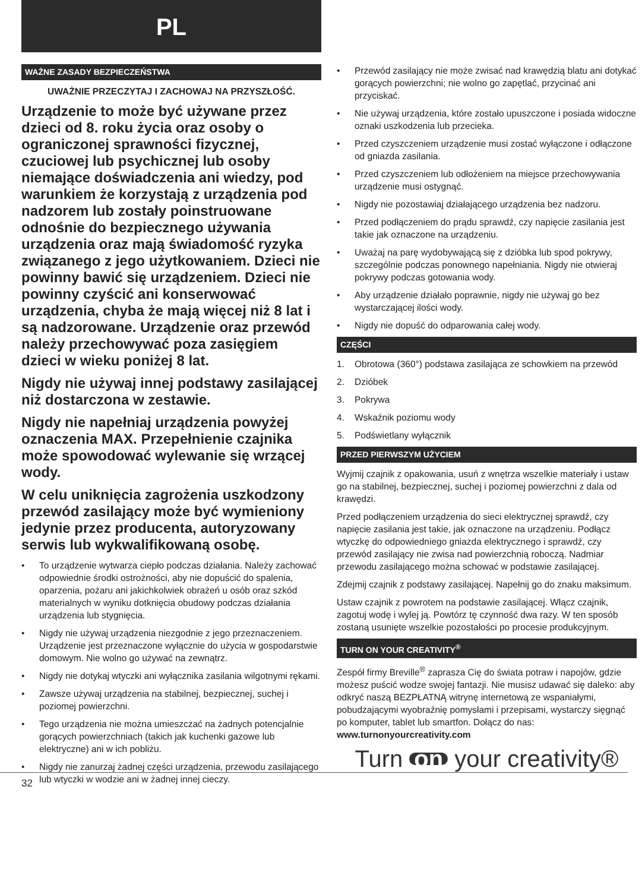PL
WAŻNE ZASADY BEZPIECZEŃSTWA
UWAŻNIE PRZECZYTAJ I ZACHOWAJ NA PRZYSZŁOŚĆ.
Urządzenie to może być używane przez dzieci od 8. roku życia oraz osoby o ograniczonej sprawności fizycznej, czuciowej lub psychicznej lub osoby niemające doświadczenia ani wiedzy, pod warunkiem że korzystają z urządzenia pod nadzorem lub zostały poinstruowane odnośnie do bezpiecznego używania urządzenia oraz mają świadomość ryzyka związanego z jego użytkowaniem. Dzieci nie powinny bawić się urządzeniem. Dzieci nie powinny czyścić ani konserwować urządzenia, chyba że mają więcej niż 8 lat i są nadzorowane. Urządzenie oraz przewód należy przechowywać poza zasięgiem dzieci w wieku poniżej 8 lat.
Nigdy nie używaj innej podstawy zasilającej niż dostarczona w zestawie.
Nigdy nie napełniaj urządzenia powyżej oznaczenia MAX. Przepełnienie czajnika może spowodować wylewanie się wrzącej wody.
W celu uniknięcia zagrożenia uszkodzony przewód zasilający może być wymieniony jedynie przez producenta, autoryzowany serwis lub wykwalifikowaną osobę.
• To urządzenie wytwarza ciepło podczas działania. Należy zachować odpowiednie środki ostrożności, aby nie dopuścić do spalenia, oparzenia, pożaru ani jakichkolwiek obrażeń u osób oraz szkód materialnych w wyniku dotknięcia obudowy podczas działania urządzenia lub stygnięcia.
• Nigdy nie używaj urządzenia niezgodnie z jego przeznaczeniem. Urządzenie jest przeznaczone wyłącznie do użycia w gospodarstwie domowym. Nie wolno go używać na zewnątrz.
• Nigdy nie dotykaj wtyczki ani wyłącznika zasilania wilgotnymi rękami.
• Zawsze używaj urządzenia na stabilnej, bezpiecznej, suchej i poziomej powierzchni.
• Tego urządzenia nie można umieszczać na żadnych potencjalnie gorących powierzchniach (takich jak kuchenki gazowe lub elektryczne) ani w ich pobliżu.
• Nigdy nie zanurzaj żadnej części urządzenia, przewodu zasilającego lub wtyczki w wodzie ani w żadnej innej cieczy.
• Przewód zasilający nie może zwisać nad krawędzią blatu ani dotykać gorących powierzchni; nie wolno go zapętlać, przycinać ani przyciskać.
• Nie używaj urządzenia, które zostało upuszczone i posiada widoczne oznaki uszkodzenia lub przecieka.
• Przed czyszczeniem urządzenie musi zostać wyłączone i odłączone od gniazda zasilania.
• Przed czyszczeniem lub odłożeniem na miejsce przechowywania urządzenie musi ostygnąć.
• Nigdy nie pozostawiaj działającego urządzenia bez nadzoru.
• Przed podłączeniem do prądu sprawdź, czy napięcie zasilania jest takie jak oznaczone na urządzeniu.
• Uważaj na parę wydobywającą się z dzióbka lub spod pokrywy, szczególnie podczas ponownego napełniania. Nigdy nie otwieraj pokrywy podczas gotowania wody.
• Aby urządzenie działało poprawnie, nigdy nie używaj go bez wystarczającej ilości wody.
• Nigdy nie dopuść do odparowania całej wody.
CZĘŚCI
1. Obrotowa (360°) podstawa zasilająca ze schowkiem na przewód
2. Dzióbek
3. Pokrywa
4. Wskaźnik poziomu wody
5. Podświetlany wyłącznik
PRZED PIERWSZYM UŻYCIEM
Wyjmij czajnik z opakowania, usuń z wnętrza wszelkie materiały i ustaw go na stabilnej, bezpiecznej, suchej i poziomej powierzchni z dala od krawędzi.
Przed podłączeniem urządzenia do sieci elektrycznej sprawdź, czy napięcie zasilania jest takie, jak oznaczone na urządzeniu. Podłącz wtyczkę do odpowiedniego gniazda elektrycznego i sprawdź, czy przewód zasilający nie zwisa nad powierzchnią roboczą. Nadmiar przewodu zasilającego można schować w podstawie zasilającej.
Zdejmij czajnik z podstawy zasilającej. Napełnij go do znaku maksimum.
Ustaw czajnik z powrotem na podstawie zasilającej. Włącz czajnik, zagotuj wodę i wylej ją. Powtórz tę czynność dwa razy. W ten sposób zostaną usunięte wszelkie pozostałości po procesie produkcyjnym.
TURN ON YOUR CREATIVITY<sup>®</sup>
Zespół firmy Breville<sup>®</sup> zaprasza Cię do świata potraw i napojów, gdzie możesz puścić wodze swojej fantazji. Nie musisz udawać się daleko: aby odkryć naszą BEZPŁATNĄ witrynę internetową ze wspaniałymi, pobudzającymi wyobraźnię pomysłami i przepisami, wystarczy sięgnąć po komputer, tablet lub smartfon. Dołącz do nas: www.turnonyourcreativity.com
Turn on your creativity®
32